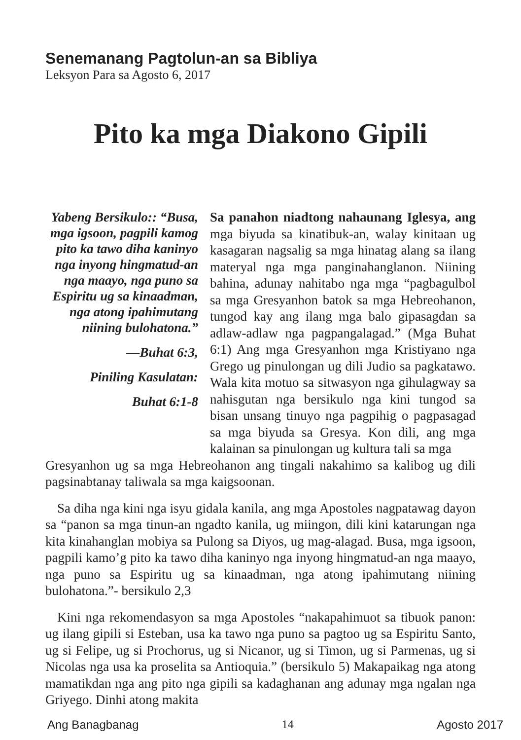Senemanang Pagtolun-an sa Bibliya
Leksyon Para sa Agosto 6, 2017
Pito ka mga Diakono Gipili
Yabeng Bersikulo:: “Busa, mga igsoon, pagpili kamog pito ka tawo diha kaninyo nga inyong hingmatud-an nga maayo, nga puno sa Espiritu ug sa kinaadman, nga atong ipahimutang niining bulohatona.”
—Buhat 6:3,
Piniling Kasulatan:
Buhat 6:1-8
Sa panahon niadtong nahaunang Iglesya, ang mga biyuda sa kinatibuk-an, walay kinitaan ug kasagaran nagsalig sa mga hinatag alang sa ilang materyal nga mga panginahanglanon. Niining bahina, adunay nahitabo nga mga “pagbagulbol sa mga Gresyanhon batok sa mga Hebreohanon, tungod kay ang ilang mga balo gipasagdan sa adlaw-adlaw nga pagpangalagad.” (Mga Buhat 6:1) Ang mga Gresyanhon mga Kristiyano nga Grego ug pinulongan ug dili Judio sa pagkatawo. Wala kita motuo sa sitwasyon nga gihulagway sa nahisgutan nga bersikulo nga kini tungod sa bisan unsang tinuyo nga pagpihig o pagpasagad sa mga biyuda sa Gresya. Kon dili, ang mga kalainan sa pinulongan ug kultura tali sa mga
Gresyanhon ug sa mga Hebreohanon ang tingali nakahimo sa kalibog ug dili pagsinabtanay taliwala sa mga kaigsoonan.
Sa diha nga kini nga isyu gidala kanila, ang mga Apostoles nagpatawag dayon sa “panon sa mga tinun-an ngadto kanila, ug miingon, dili kini katarungan nga kita kinahanglan mobiya sa Pulong sa Diyos, ug mag-alagad. Busa, mga igsoon, pagpili kamo’g pito ka tawo diha kaninyo nga inyong hingmatud-an nga maayo, nga puno sa Espiritu ug sa kinaadman, nga atong ipahimutang niining bulohatona.”- bersikulo 2,3
Kini nga rekomendasyon sa mga Apostoles “nakapahimuot sa tibuok panon: ug ilang gipili si Esteban, usa ka tawo nga puno sa pagtoo ug sa Espiritu Santo, ug si Felipe, ug si Prochorus, ug si Nicanor, ug si Timon, ug si Parmenas, ug si Nicolas nga usa ka proselita sa Antioquia.” (bersikulo 5) Makapaikag nga atong mamatikdan nga ang pito nga gipili sa kadaghanan ang adunay mga ngalan nga Griyego. Dinhi atong makita
Ang Banagbanag 14 Agosto 2017